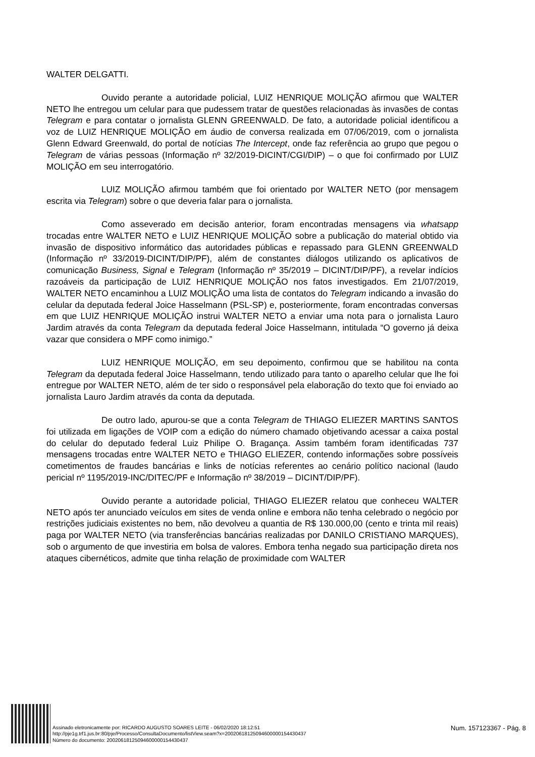WALTER DELGATTI.
Ouvido perante a autoridade policial, LUIZ HENRIQUE MOLIÇÃO afirmou que WALTER NETO lhe entregou um celular para que pudessem tratar de questões relacionadas às invasões de contas Telegram e para contatar o jornalista GLENN GREENWALD. De fato, a autoridade policial identificou a voz de LUIZ HENRIQUE MOLIÇÃO em áudio de conversa realizada em 07/06/2019, com o jornalista Glenn Edward Greenwald, do portal de notícias The Intercept, onde faz referência ao grupo que pegou o Telegram de várias pessoas (Informação nº 32/2019-DICINT/CGI/DIP) – o que foi confirmado por LUIZ MOLIÇÃO em seu interrogatório.
LUIZ MOLIÇÃO afirmou também que foi orientado por WALTER NETO (por mensagem escrita via Telegram) sobre o que deveria falar para o jornalista.
Como asseverado em decisão anterior, foram encontradas mensagens via whatsapp trocadas entre WALTER NETO e LUIZ HENRIQUE MOLIÇÃO sobre a publicação do material obtido via invasão de dispositivo informático das autoridades públicas e repassado para GLENN GREENWALD (Informação nº 33/2019-DICINT/DIP/PF), além de constantes diálogos utilizando os aplicativos de comunicação Business, Signal e Telegram (Informação nº 35/2019 – DICINT/DIP/PF), a revelar indícios razoáveis da participação de LUIZ HENRIQUE MOLIÇÃO nos fatos investigados. Em 21/07/2019, WALTER NETO encaminhou a LUIZ MOLIÇÃO uma lista de contatos do Telegram indicando a invasão do celular da deputada federal Joice Hasselmann (PSL-SP) e, posteriormente, foram encontradas conversas em que LUIZ HENRIQUE MOLIÇÃO instrui WALTER NETO a enviar uma nota para o jornalista Lauro Jardim através da conta Telegram da deputada federal Joice Hasselmann, intitulada “O governo já deixa vazar que considera o MPF como inimigo.”
LUIZ HENRIQUE MOLIÇÃO, em seu depoimento, confirmou que se habilitou na conta Telegram da deputada federal Joice Hasselmann, tendo utilizado para tanto o aparelho celular que lhe foi entregue por WALTER NETO, além de ter sido o responsável pela elaboração do texto que foi enviado ao jornalista Lauro Jardim através da conta da deputada.
De outro lado, apurou-se que a conta Telegram de THIAGO ELIEZER MARTINS SANTOS foi utilizada em ligações de VOIP com a edição do número chamado objetivando acessar a caixa postal do celular do deputado federal Luiz Philipe O. Bragança. Assim também foram identificadas 737 mensagens trocadas entre WALTER NETO e THIAGO ELIEZER, contendo informações sobre possíveis cometimentos de fraudes bancárias e links de notícias referentes ao cenário político nacional (laudo pericial nº 1195/2019-INC/DITEC/PF e Informação nº 38/2019 – DICINT/DIP/PF).
Ouvido perante a autoridade policial, THIAGO ELIEZER relatou que conheceu WALTER NETO após ter anunciado veículos em sites de venda online e embora não tenha celebrado o negócio por restrições judiciais existentes no bem, não devolveu a quantia de R$ 130.000,00 (cento e trinta mil reais) paga por WALTER NETO (via transferências bancárias realizadas por DANILO CRISTIANO MARQUES), sob o argumento de que investiria em bolsa de valores. Embora tenha negado sua participação direta nos ataques cibernéticos, admite que tinha relação de proximidade com WALTER
Assinado eletronicamente por: RICARDO AUGUSTO SOARES LEITE - 06/02/2020 18:12:51
http://pje1g.trf1.jus.br:80/pje/Processo/ConsultaDocumento/listView.seam?x=20020618125094600000154430437
Número do documento: 20020618125094600000154430437
Num. 157123367 - Pág. 8